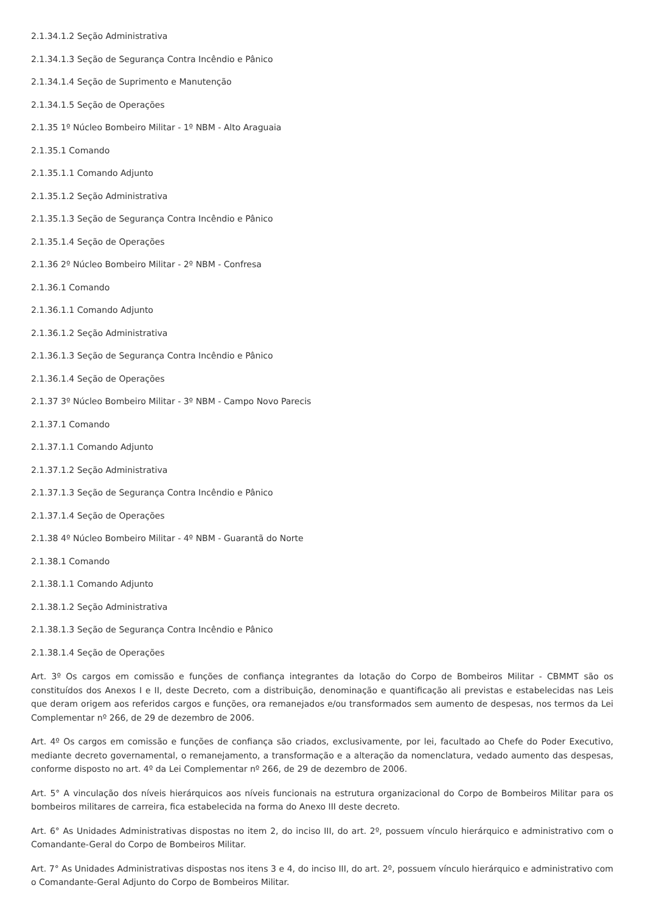2.1.34.1.2 Seção Administrativa
2.1.34.1.3 Seção de Segurança Contra Incêndio e Pânico
2.1.34.1.4 Seção de Suprimento e Manutenção
2.1.34.1.5 Seção de Operações
2.1.35 1º Núcleo Bombeiro Militar - 1º NBM - Alto Araguaia
2.1.35.1 Comando
2.1.35.1.1 Comando Adjunto
2.1.35.1.2 Seção Administrativa
2.1.35.1.3 Seção de Segurança Contra Incêndio e Pânico
2.1.35.1.4 Seção de Operações
2.1.36 2º Núcleo Bombeiro Militar - 2º NBM - Confresa
2.1.36.1 Comando
2.1.36.1.1 Comando Adjunto
2.1.36.1.2 Seção Administrativa
2.1.36.1.3 Seção de Segurança Contra Incêndio e Pânico
2.1.36.1.4 Seção de Operações
2.1.37 3º Núcleo Bombeiro Militar - 3º NBM - Campo Novo Parecis
2.1.37.1 Comando
2.1.37.1.1 Comando Adjunto
2.1.37.1.2 Seção Administrativa
2.1.37.1.3 Seção de Segurança Contra Incêndio e Pânico
2.1.37.1.4 Seção de Operações
2.1.38 4º Núcleo Bombeiro Militar - 4º NBM - Guarantã do Norte
2.1.38.1 Comando
2.1.38.1.1 Comando Adjunto
2.1.38.1.2 Seção Administrativa
2.1.38.1.3 Seção de Segurança Contra Incêndio e Pânico
2.1.38.1.4 Seção de Operações
Art. 3º Os cargos em comissão e funções de confiança integrantes da lotação do Corpo de Bombeiros Militar - CBMMT são os constituídos dos Anexos I e II, deste Decreto, com a distribuição, denominação e quantificação ali previstas e estabelecidas nas Leis que deram origem aos referidos cargos e funções, ora remanejados e/ou transformados sem aumento de despesas, nos termos da Lei Complementar nº 266, de 29 de dezembro de 2006.
Art. 4º Os cargos em comissão e funções de confiança são criados, exclusivamente, por lei, facultado ao Chefe do Poder Executivo, mediante decreto governamental, o remanejamento, a transformação e a alteração da nomenclatura, vedado aumento das despesas, conforme disposto no art. 4º da Lei Complementar nº 266, de 29 de dezembro de 2006.
Art. 5° A vinculação dos níveis hierárquicos aos níveis funcionais na estrutura organizacional do Corpo de Bombeiros Militar para os bombeiros militares de carreira, fica estabelecida na forma do Anexo III deste decreto.
Art. 6° As Unidades Administrativas dispostas no item 2, do inciso III, do art. 2º, possuem vínculo hierárquico e administrativo com o Comandante-Geral do Corpo de Bombeiros Militar.
Art. 7° As Unidades Administrativas dispostas nos itens 3 e 4, do inciso III, do art. 2º, possuem vínculo hierárquico e administrativo com o Comandante-Geral Adjunto do Corpo de Bombeiros Militar.